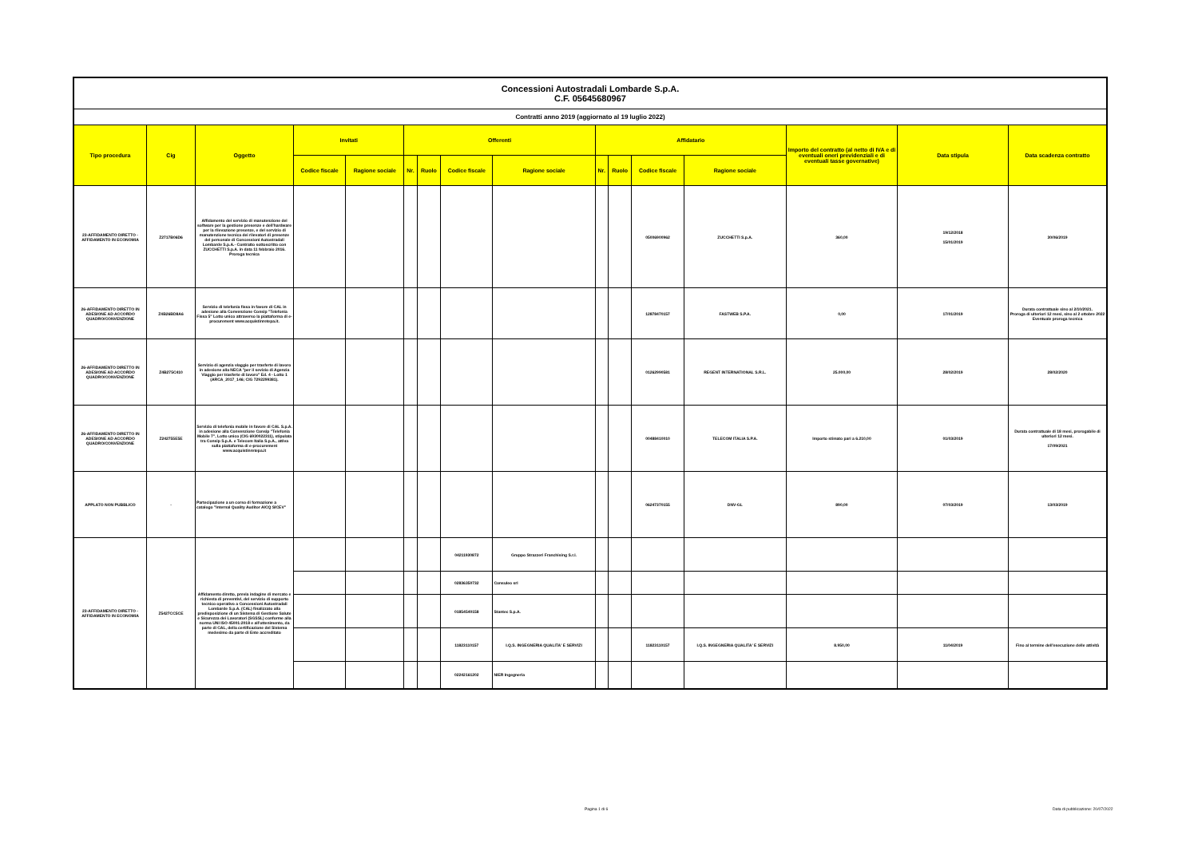| Concessioni Autostradali Lombarde S.p.A. C.F. 05645680967 | | | | | | | | | | | | | | | |
| Contratti anno 2019 (aggiornato al 19 luglio 2022) | | | | | | | | | | | | | | | |
| Tipo procedura | Cig | Oggetto | Invitati | | Offerenti | | | | Affidatario | | | | Importo del contratto (al netto di IVA e di eventuali oneri previdenziali e di eventuali tasse governative) | Data stipula | Data scadenza contratto |
| | | | Codice fiscale | Ragione sociale | Nr. | Ruolo | Codice fiscale | Ragione sociale | Nr. | Ruolo | Codice fiscale | Ragione sociale | | | |
| 23-AFFIDAMENTO DIRETTO - AFFIDAMENTO IN ECONOMIA | Z2717B06D6 | Affidamento del servizio di manutenzione del software per la gestione presenze e dell'hardware per la rilevazione presenze, e del servizio di manutenzione tecnica dei rilevatori di presenze del personale di Concessioni Autostradali Lombarde S.p.A.- Contratto sottoscritto con ZUCCHETTI S.p.A. in data 11 febbraio 2016. Proroga tecnica | | | | | | | | | 05006900962 | ZUCCHETTI S.p.A. | 360,00 | 19/12/2018 15/01/2019 | 30/06/2019 |
| 26-AFFIDAMENTO DIRETTO IN ADESIONE AD ACCORDO QUADRO/CONVENZIONE | Z4B26BD8A6 | Servizio di telefonia fissa in favore di CAL in adesione alla Convenzione Consip "Telefonia Fissa 5" Lotto unico attraverso la piattaforma di e-procurement www.acquistinretepa.it. | | | | | | | | | 12878470157 | FASTWEB S.P.A. | 0,00 | 17/01/2019 | Durata contrattuale sino al 2/10/2021. Proroga di ulteriori 12 mesi, sino al 2 ottobre 2022 Eventuale proroga tecnica |
| 26-AFFIDAMENTO DIRETTO IN ADESIONE AD ACCORDO QUADRO/CONVENZIONE | Z4B275C410 | Servizio di agenzia viaggio per trasferte di lavoro in adesione alla NECA "per il sevizio di Agenzia Viaggio per trasferte di lavoro" Ed. 4 - Lotto 1 (ARCA_2017_146; CIG 7292299381). | | | | | | | | | 01262990581 | REGENT INTERNATIONAL S.R.L. | 25.000,00 | 28/02/2019 | 28/02/2020 |
| 26-AFFIDAMENTO DIRETTO IN ADESIONE AD ACCORDO QUADRO/CONVENZIONE | Z242755E5E | Servizio di telefonia mobile in favore di CAL S.p.A. in adesione alla Convenzione Consip "Telefonia Mobile 7", Lotto unico (CIG 6930022311), stipulata tra Consip S.p.A. e Telecom Italia S.p.A., attiva sulla piattaforma di e-procurement www.acquistinretepa.it | | | | | | | | | 00488410010 | TELECOM ITALIA S.P.A. | Importo stimato pari a 6.210,00 | 01/03/2019 | Durata contrattuale di 18 mesi, prorogabile di ulteriori 12 mesi. 17/09/2021 |
| APPLATO NON PUBBLICO | - | Partecipazione a un corso di formazione a catalogo "Internal Quality Auditor AICQ SICEV" | | | | | | | | | 06247370155 | DNV-GL | 890,00 | 07/03/2019 | 13/03/2019 |
| 23-AFFIDAMENTO DIRETTO - AFFIDAMENTO IN ECONOMIA | Z5427CC5CE | Affidamento diretto, previa indagine di mercato e richiesta di preventivi, del servizio di supporto tecnico operativo a Concessioni Autostradali Lombarde S.p.A. (CAL) finalizzato alla predisposizione di un Sistema di Gestione Salute e Sicurezza dei Lavoratori (SGSSL) conforme alla norma UNI ISO 45001:2018 e all'ottenimento, da parte di CAL, della certificazione del Sistema medesimo da parte di Ente accreditato | | | | | 04211930872 | Gruppo Strazzeri Franchising S.r.l. | | | | | | | |
| | | | | | | | 02836350732 | Consuleo srl | | | | | | | |
| | | | | | | | 01854540158 | Stantec S.p.A. | | | | | | | |
| | | | | | | | 11823110157 | I.Q.S. INGEGNERIA QUALITA' E SERVIZI | | | 11823110157 | I.Q.S. INGEGNERIA QUALITA' E SERVIZI | 8.950,00 | 11/04/2019 | Fino al termine dell'esecuzione delle attività |
| | | | | | | | 02242161202 | NIER Ingegneria | | | | | | | |
Pagina 1 di 6
Data di pubblicazione: 20/07/2022